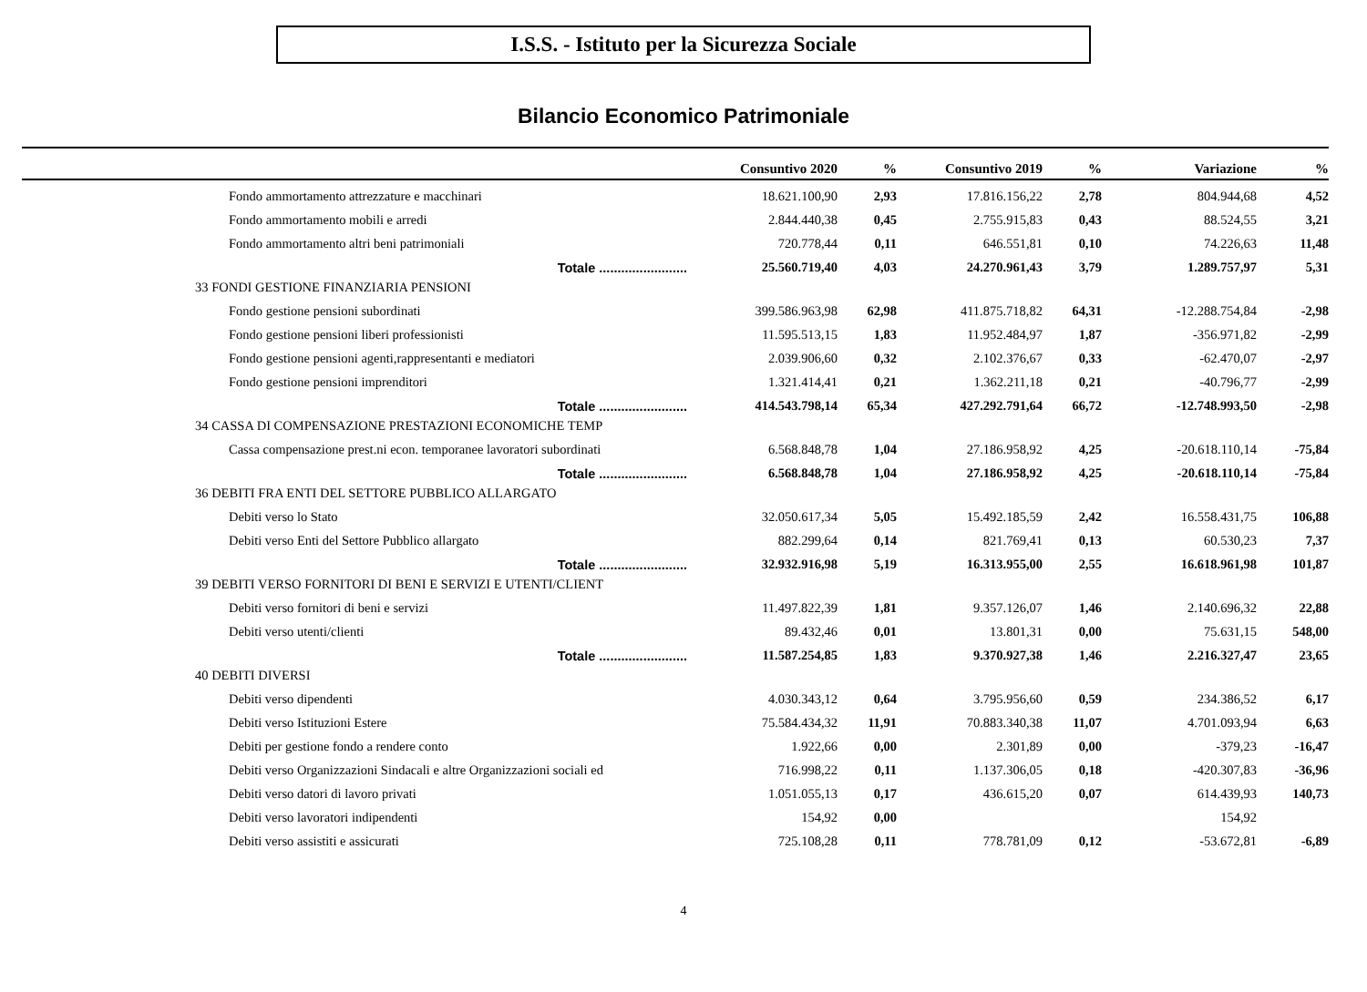I.S.S. - Istituto per la Sicurezza Sociale
Bilancio Economico Patrimoniale
| | Consuntivo 2020 | % | Consuntivo 2019 | % | Variazione | % |
| --- | --- | --- | --- | --- | --- | --- |
| Fondo ammortamento attrezzature e macchinari | 18.621.100,90 | 2,93 | 17.816.156,22 | 2,78 | 804.944,68 | 4,52 |
| Fondo ammortamento mobili e arredi | 2.844.440,38 | 0,45 | 2.755.915,83 | 0,43 | 88.524,55 | 3,21 |
| Fondo ammortamento altri beni patrimoniali | 720.778,44 | 0,11 | 646.551,81 | 0,10 | 74.226,63 | 11,48 |
| Totale ........................ | 25.560.719,40 | 4,03 | 24.270.961,43 | 3,79 | 1.289.757,97 | 5,31 |
| 33 FONDI GESTIONE FINANZIARIA PENSIONI | | | | | | |
| Fondo gestione pensioni subordinati | 399.586.963,98 | 62,98 | 411.875.718,82 | 64,31 | -12.288.754,84 | -2,98 |
| Fondo gestione pensioni liberi professionisti | 11.595.513,15 | 1,83 | 11.952.484,97 | 1,87 | -356.971,82 | -2,99 |
| Fondo gestione pensioni agenti,rappresentanti e mediatori | 2.039.906,60 | 0,32 | 2.102.376,67 | 0,33 | -62.470,07 | -2,97 |
| Fondo gestione pensioni imprenditori | 1.321.414,41 | 0,21 | 1.362.211,18 | 0,21 | -40.796,77 | -2,99 |
| Totale ........................ | 414.543.798,14 | 65,34 | 427.292.791,64 | 66,72 | -12.748.993,50 | -2,98 |
| 34 CASSA DI COMPENSAZIONE PRESTAZIONI ECONOMICHE TEMP | | | | | | |
| Cassa compensazione prest.ni econ. temporanee lavoratori subordinati | 6.568.848,78 | 1,04 | 27.186.958,92 | 4,25 | -20.618.110,14 | -75,84 |
| Totale ........................ | 6.568.848,78 | 1,04 | 27.186.958,92 | 4,25 | -20.618.110,14 | -75,84 |
| 36 DEBITI FRA ENTI DEL SETTORE PUBBLICO ALLARGATO | | | | | | |
| Debiti verso lo Stato | 32.050.617,34 | 5,05 | 15.492.185,59 | 2,42 | 16.558.431,75 | 106,88 |
| Debiti verso Enti del Settore Pubblico allargato | 882.299,64 | 0,14 | 821.769,41 | 0,13 | 60.530,23 | 7,37 |
| Totale ........................ | 32.932.916,98 | 5,19 | 16.313.955,00 | 2,55 | 16.618.961,98 | 101,87 |
| 39 DEBITI VERSO FORNITORI DI BENI E SERVIZI E UTENTI/CLIENT | | | | | | |
| Debiti verso fornitori di beni e servizi | 11.497.822,39 | 1,81 | 9.357.126,07 | 1,46 | 2.140.696,32 | 22,88 |
| Debiti verso utenti/clienti | 89.432,46 | 0,01 | 13.801,31 | 0,00 | 75.631,15 | 548,00 |
| Totale ........................ | 11.587.254,85 | 1,83 | 9.370.927,38 | 1,46 | 2.216.327,47 | 23,65 |
| 40 DEBITI DIVERSI | | | | | | |
| Debiti verso dipendenti | 4.030.343,12 | 0,64 | 3.795.956,60 | 0,59 | 234.386,52 | 6,17 |
| Debiti verso Istituzioni Estere | 75.584.434,32 | 11,91 | 70.883.340,38 | 11,07 | 4.701.093,94 | 6,63 |
| Debiti per gestione fondo a rendere conto | 1.922,66 | 0,00 | 2.301,89 | 0,00 | -379,23 | -16,47 |
| Debiti verso Organizzazioni Sindacali e altre Organizzazioni sociali ed | 716.998,22 | 0,11 | 1.137.306,05 | 0,18 | -420.307,83 | -36,96 |
| Debiti verso datori di lavoro privati | 1.051.055,13 | 0,17 | 436.615,20 | 0,07 | 614.439,93 | 140,73 |
| Debiti verso lavoratori indipendenti | 154,92 | 0,00 | | | 154,92 | |
| Debiti verso assistiti e assicurati | 725.108,28 | 0,11 | 778.781,09 | 0,12 | -53.672,81 | -6,89 |
4